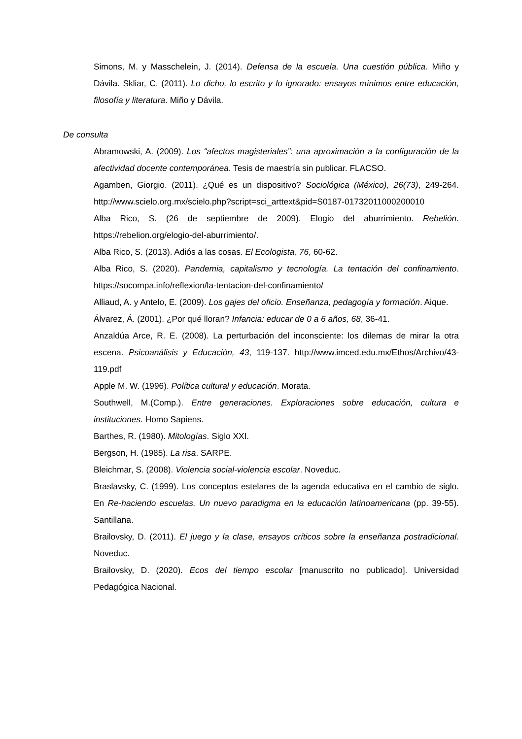Simons, M. y Masschelein, J. (2014). Defensa de la escuela. Una cuestión pública. Miño y Dávila. Skliar, C. (2011). Lo dicho, lo escrito y lo ignorado: ensayos mínimos entre educación, filosofía y literatura. Miño y Dávila.
De consulta
Abramowski, A. (2009). Los “afectos magisteriales”: una aproximación a la configuración de la afectividad docente contemporánea. Tesis de maestría sin publicar. FLACSO.
Agamben, Giorgio. (2011). ¿Qué es un dispositivo? Sociológica (México), 26(73), 249-264. http://www.scielo.org.mx/scielo.php?script=sci_arttext&pid=S0187-01732011000200010
Alba Rico, S. (26 de septiembre de 2009). Elogio del aburrimiento. Rebelión. https://rebelion.org/elogio-del-aburrimiento/.
Alba Rico, S. (2013). Adiós a las cosas. El Ecologista, 76, 60-62.
Alba Rico, S. (2020). Pandemia, capitalismo y tecnología. La tentación del confinamiento. https://socompa.info/reflexion/la-tentacion-del-confinamiento/
Alliaud, A. y Antelo, E. (2009). Los gajes del oficio. Enseñanza, pedagogía y formación. Aique.
Álvarez, Á. (2001). ¿Por qué lloran? Infancia: educar de 0 a 6 años, 68, 36-41.
Anzaldúa Arce, R. E. (2008). La perturbación del inconsciente: los dilemas de mirar la otra escena. Psicoanálisis y Educación, 43, 119-137. http://www.imced.edu.mx/Ethos/Archivo/43-119.pdf
Apple M. W. (1996). Política cultural y educación. Morata.
Southwell, M.(Comp.). Entre generaciones. Exploraciones sobre educación, cultura e instituciones. Homo Sapiens.
Barthes, R. (1980). Mitologías. Siglo XXI.
Bergson, H. (1985). La risa. SARPE.
Bleichmar, S. (2008). Violencia social-violencia escolar. Noveduc.
Braslavsky, C. (1999). Los conceptos estelares de la agenda educativa en el cambio de siglo. En Re-haciendo escuelas. Un nuevo paradigma en la educación latinoamericana (pp. 39-55). Santillana.
Brailovsky, D. (2011). El juego y la clase, ensayos críticos sobre la enseñanza postradicional. Noveduc.
Brailovsky, D. (2020). Ecos del tiempo escolar [manuscrito no publicado]. Universidad Pedagógica Nacional.